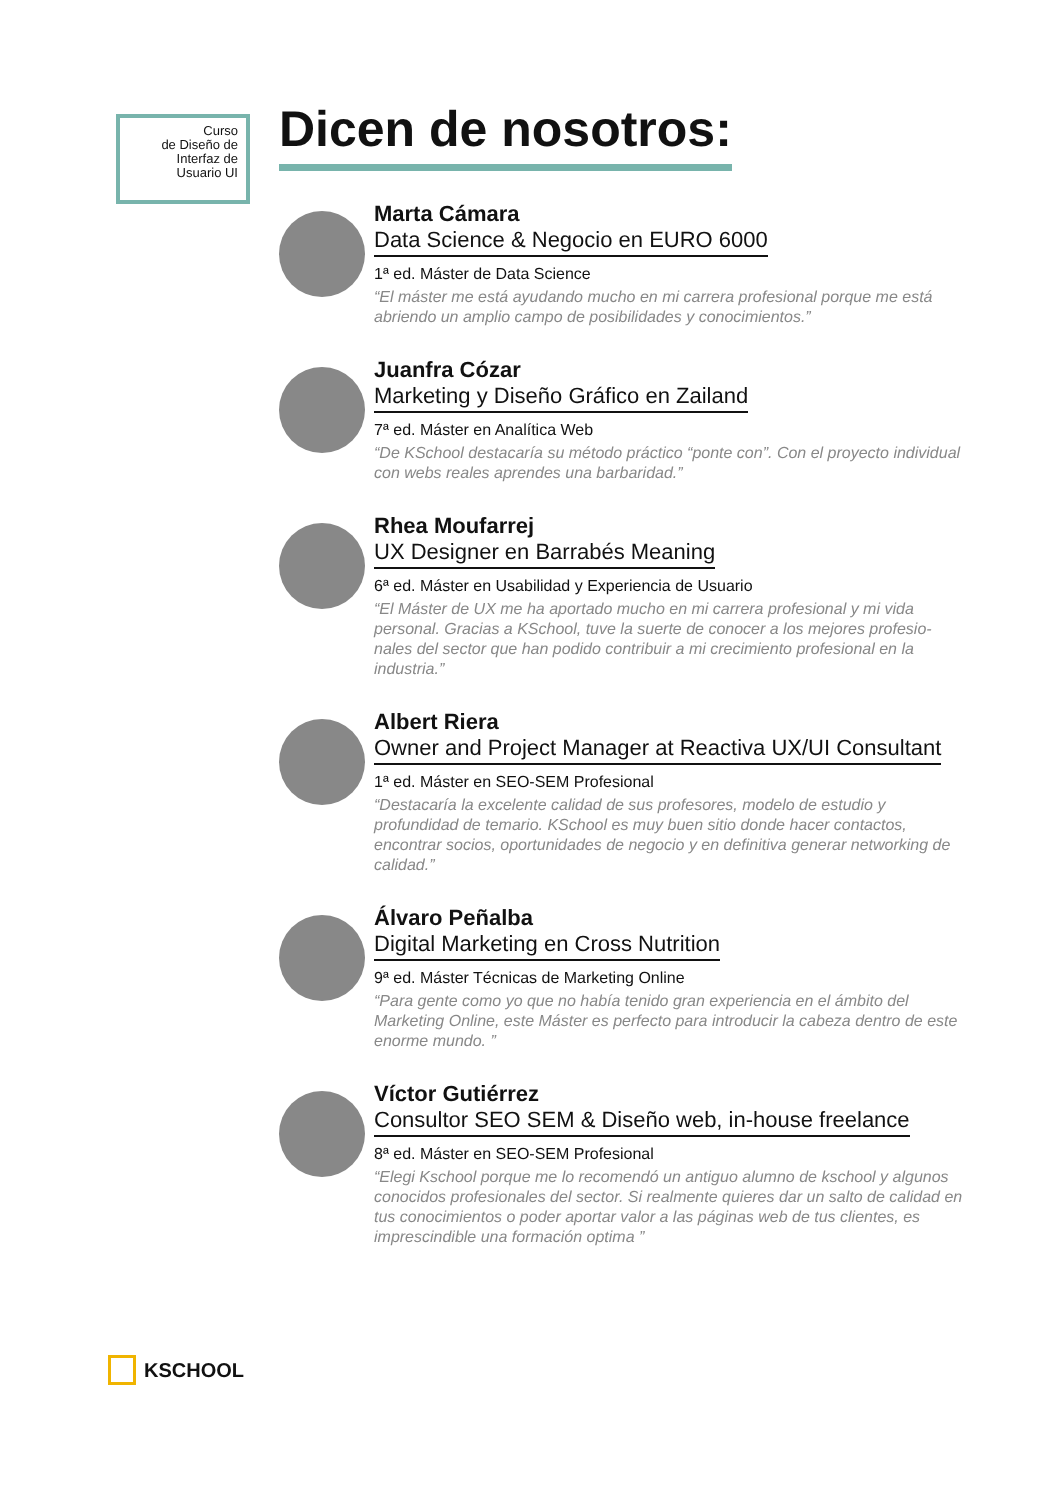Curso
de Diseño de
Interfaz de
Usuario UI
Dicen de nosotros:
Marta Cámara
Data Science & Negocio en EURO 6000
1ª ed. Máster de Data Science
“El máster me está ayudando mucho en mi carrera profesional porque me está abriendo un amplio campo de posibilidades y conocimientos.”
Juanfra Cózar
Marketing y Diseño Gráfico en Zailand
7ª ed. Máster en Analítica Web
“De KSchool destacaría su método práctico “ponte con”. Con el proyecto individual con webs reales aprendes una barbaridad.”
Rhea Moufarrej
UX Designer en Barrabés Meaning
6ª ed. Máster en Usabilidad y Experiencia de Usuario
“El Máster de UX me ha aportado mucho en mi carrera profesional y mi vida personal. Gracias a KSchool, tuve la suerte de conocer a los mejores profesio-nales del sector que han podido contribuir a mi crecimiento profesional en la industria.”
Albert Riera
Owner and Project Manager at Reactiva UX/UI Consultant
1ª ed. Máster en SEO-SEM Profesional
“Destacaría la excelente calidad de sus profesores, modelo de estudio y profundidad de temario. KSchool es muy buen sitio donde hacer contactos, encontrar socios, oportunidades de negocio y en definitiva generar networking de calidad.”
Álvaro Peñalba
Digital Marketing en Cross Nutrition
9ª ed. Máster Técnicas de Marketing Online
“Para gente como yo que no había tenido gran experiencia en el ámbito del Marketing Online, este Máster es perfecto para introducir la cabeza dentro de este enorme mundo. ”
Víctor Gutiérrez
Consultor SEO SEM & Diseño web, in-house freelance
8ª ed. Máster en SEO-SEM Profesional
“Elegi Kschool porque me lo recomendó un antiguo alumno de kschool y algunos conocidos profesionales del sector. Si realmente quieres dar un salto de calidad en tus conocimientos o poder aportar valor a las páginas web de tus clientes, es imprescindible una formación optima ”
KSCHOOL